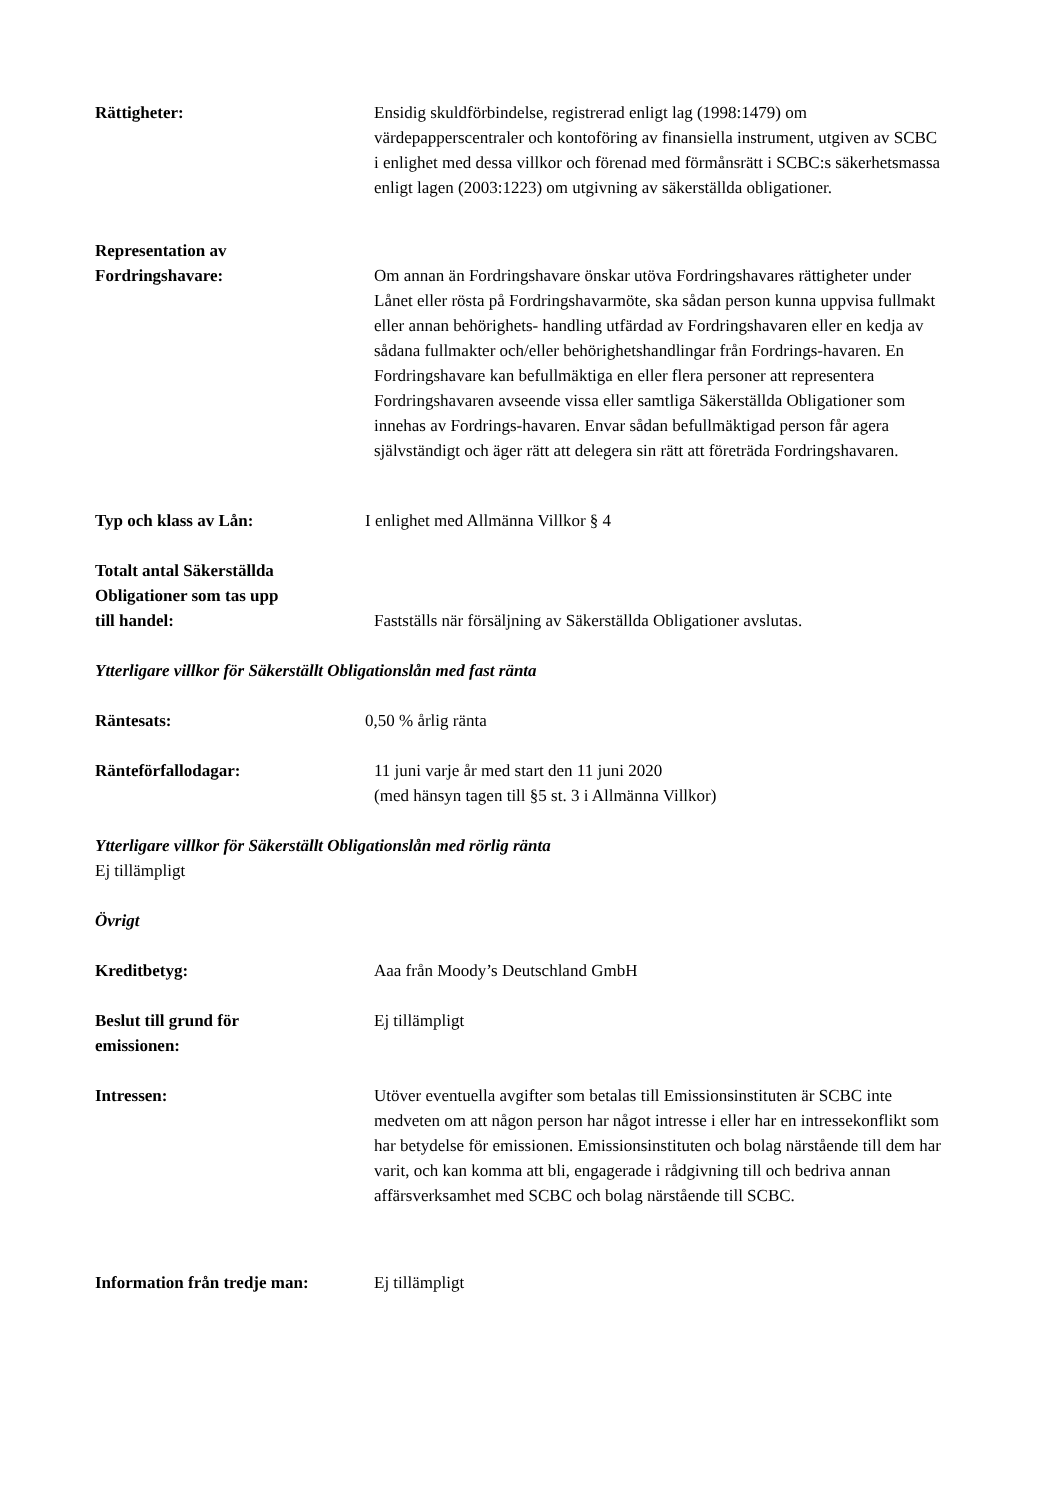Rättigheter: Ensidig skuldförbindelse, registrerad enligt lag (1998:1479) om värdepapperscentraler och kontoföring av finansiella instrument, utgiven av SCBC i enlighet med dessa villkor och förenad med förmånsrätt i SCBC:s säkerhetsmassa enligt lagen (2003:1223) om utgivning av säkerställda obligationer.
Representation av
Fordringshavare:
Om annan än Fordringshavare önskar utöva Fordringshavares rättigheter under Lånet eller rösta på Fordringshavarmöte, ska sådan person kunna uppvisa fullmakt eller annan behörighets- handling utfärdad av Fordringshavaren eller en kedja av sådana fullmakter och/eller behörighetshandlingar från Fordrings-havaren. En Fordringshavare kan befullmäktiga en eller flera personer att representera Fordringshavaren avseende vissa eller samtliga Säkerställda Obligationer som innehas av Fordrings-havaren. Envar sådan befullmäktigad person får agera självständigt och äger rätt att delegera sin rätt att företräda Fordringshavaren.
Typ och klass av Lån: I enlighet med Allmänna Villkor § 4
Totalt antal Säkerställda
Obligationer som tas upp
till handel:
Fastställs när försäljning av Säkerställda Obligationer avslutas.
Ytterligare villkor för Säkerställt Obligationslån med fast ränta
Räntesats: 0,50 % årlig ränta
Ränteförfallodagar: 11 juni varje år med start den 11 juni 2020
(med hänsyn tagen till §5 st. 3 i Allmänna Villkor)
Ytterligare villkor för Säkerställt Obligationslån med rörlig ränta
Ej tillämpligt
Övrigt
Kreditbetyg: Aaa från Moody’s Deutschland GmbH
Beslut till grund för
emissionen:
Ej tillämpligt
Intressen: Utöver eventuella avgifter som betalas till Emissionsinstituten är SCBC inte medveten om att någon person har något intresse i eller har en intressekonflikt som har betydelse för emissionen. Emissionsinstituten och bolag närstående till dem har varit, och kan komma att bli, engagerade i rådgivning till och bedriva annan affärsverksamhet med SCBC och bolag närstående till SCBC.
Information från tredje man:
Ej tillämpligt